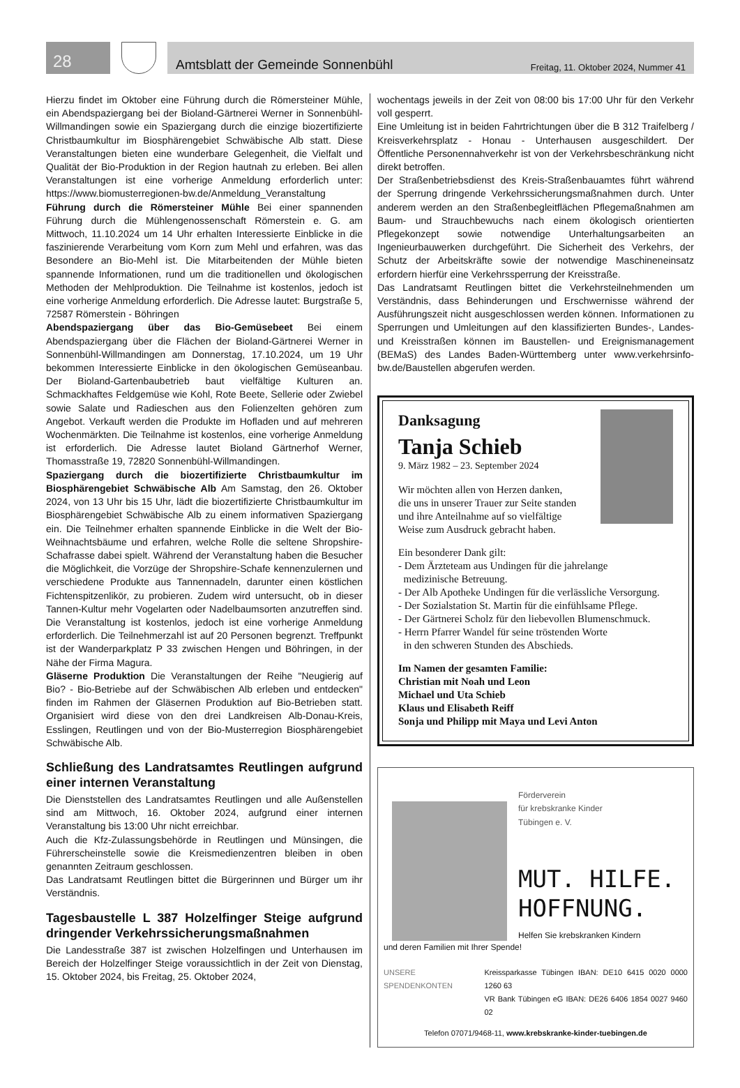28
Amtsblatt der Gemeinde Sonnenbühl Freitag, 11. Oktober 2024, Nummer 41
Hierzu findet im Oktober eine Führung durch die Römersteiner Mühle, ein Abendspaziergang bei der Bioland-Gärtnerei Werner in Sonnenbühl-Willmandingen sowie ein Spaziergang durch die einzige biozertifizierte Christbaumkultur im Biosphärengebiet Schwäbische Alb statt. Diese Veranstaltungen bieten eine wunderbare Gelegenheit, die Vielfalt und Qualität der Bio-Produktion in der Region hautnah zu erleben. Bei allen Veranstaltungen ist eine vorherige Anmeldung erforderlich unter: https://www.biomusterregionen-bw.de/Anmeldung_Veranstaltung
Führung durch die Römersteiner Mühle Bei einer spannenden Führung durch die Mühlengenossenschaft Römerstein e. G. am Mittwoch, 11.10.2024 um 14 Uhr erhalten Interessierte Einblicke in die faszinierende Verarbeitung vom Korn zum Mehl und erfahren, was das Besondere an Bio-Mehl ist. Die Mitarbeitenden der Mühle bieten spannende Informationen, rund um die traditionellen und ökologischen Methoden der Mehlproduktion. Die Teilnahme ist kostenlos, jedoch ist eine vorherige Anmeldung erforderlich. Die Adresse lautet: Burgstraße 5, 72587 Römerstein - Böhringen
Abendspaziergang über das Bio-Gemüsebeet Bei einem Abendspaziergang über die Flächen der Bioland-Gärtnerei Werner in Sonnenbühl-Willmandingen am Donnerstag, 17.10.2024, um 19 Uhr bekommen Interessierte Einblicke in den ökologischen Gemüseanbau. Der Bioland-Gartenbaubetrieb baut vielfältige Kulturen an. Schmackhaftes Feldgemüse wie Kohl, Rote Beete, Sellerie oder Zwiebel sowie Salate und Radieschen aus den Folienzelten gehören zum Angebot. Verkauft werden die Produkte im Hofladen und auf mehreren Wochenmärkten. Die Teilnahme ist kostenlos, eine vorherige Anmeldung ist erforderlich. Die Adresse lautet Bioland Gärtnerhof Werner, Thomasstraße 19, 72820 Sonnenbühl-Willmandingen.
Spaziergang durch die biozertifizierte Christbaumkultur im Biosphärengebiet Schwäbische Alb Am Samstag, den 26. Oktober 2024, von 13 Uhr bis 15 Uhr, lädt die biozertifizierte Christbaumkultur im Biosphärengebiet Schwäbische Alb zu einem informativen Spaziergang ein. Die Teilnehmer erhalten spannende Einblicke in die Welt der Bio-Weihnachtsbäume und erfahren, welche Rolle die seltene Shropshire-Schafrasse dabei spielt. Während der Veranstaltung haben die Besucher die Möglichkeit, die Vorzüge der Shropshire-Schafe kennenzulernen und verschiedene Produkte aus Tannennadeln, darunter einen köstlichen Fichtenspitzenlikör, zu probieren. Zudem wird untersucht, ob in dieser Tannen-Kultur mehr Vogelarten oder Nadelbaumsorten anzutreffen sind. Die Veranstaltung ist kostenlos, jedoch ist eine vorherige Anmeldung erforderlich. Die Teilnehmerzahl ist auf 20 Personen begrenzt. Treffpunkt ist der Wanderparkplatz P 33 zwischen Hengen und Böhringen, in der Nähe der Firma Magura.
Gläserne Produktion Die Veranstaltungen der Reihe "Neugierig auf Bio? - Bio-Betriebe auf der Schwäbischen Alb erleben und entdecken" finden im Rahmen der Gläsernen Produktion auf Bio-Betrieben statt. Organisiert wird diese von den drei Landkreisen Alb-Donau-Kreis, Esslingen, Reutlingen und von der Bio-Musterregion Biosphärengebiet Schwäbische Alb.
Schließung des Landratsamtes Reutlingen aufgrund einer internen Veranstaltung
Die Dienststellen des Landratsamtes Reutlingen und alle Außenstellen sind am Mittwoch, 16. Oktober 2024, aufgrund einer internen Veranstaltung bis 13:00 Uhr nicht erreichbar.
Auch die Kfz-Zulassungsbehörde in Reutlingen und Münsingen, die Führerscheinstelle sowie die Kreismedienzentren bleiben in oben genannten Zeitraum geschlossen.
Das Landratsamt Reutlingen bittet die Bürgerinnen und Bürger um ihr Verständnis.
Tagesbaustelle L 387 Holzelfinger Steige aufgrund dringender Verkehrssicherungsmaßnahmen
Die Landesstraße 387 ist zwischen Holzelfingen und Unterhausen im Bereich der Holzelfinger Steige voraussichtlich in der Zeit von Dienstag, 15. Oktober 2024, bis Freitag, 25. Oktober 2024,
wochentags jeweils in der Zeit von 08:00 bis 17:00 Uhr für den Verkehr voll gesperrt.
Eine Umleitung ist in beiden Fahrtrichtungen über die B 312 Traifelberg / Kreisverkehrsplatz - Honau - Unterhausen ausgeschildert. Der Öffentliche Personennahverkehr ist von der Verkehrsbeschränkung nicht direkt betroffen.
Der Straßenbetriebsdienst des Kreis-Straßenbauamtes führt während der Sperrung dringende Verkehrssicherungsmaßnahmen durch. Unter anderem werden an den Straßenbegleitflächen Pflegemaßnahmen am Baum- und Strauchbewuchs nach einem ökologisch orientierten Pflegekonzept sowie notwendige Unterhaltungsarbeiten an Ingenieurbauwerken durchgeführt. Die Sicherheit des Verkehrs, der Schutz der Arbeitskräfte sowie der notwendige Maschineneinsatz erfordern hierfür eine Verkehrssperrung der Kreisstraße.
Das Landratsamt Reutlingen bittet die Verkehrsteilnehmenden um Verständnis, dass Behinderungen und Erschwernisse während der Ausführungszeit nicht ausgeschlossen werden können. Informationen zu Sperrungen und Umleitungen auf den klassifizierten Bundes-, Landes- und Kreisstraßen können im Baustellen- und Ereignismanagement (BEMaS) des Landes Baden-Württemberg unter www.verkehrsinfo-bw.de/Baustellen abgerufen werden.
Danksagung
Tanja Schieb
9. März 1982 – 23. September 2024
Wir möchten allen von Herzen danken,
die uns in unserer Trauer zur Seite standen
und ihre Anteilnahme auf so vielfältige
Weise zum Ausdruck gebracht haben.
Ein besonderer Dank gilt:
- Dem Ärzteteam aus Undingen für die jahrelange
medizinische Betreuung.
- Der Alb Apotheke Undingen für die verlässliche Versorgung.
- Der Sozialstation St. Martin für die einfühlsame Pflege.
- Der Gärtnerei Scholz für den liebevollen Blumenschmuck.
- Herrn Pfarrer Wandel für seine tröstenden Worte
in den schweren Stunden des Abschieds.
Im Namen der gesamten Familie:
Christian mit Noah und Leon
Michael und Uta Schieb
Klaus und Elisabeth Reiff
Sonja und Philipp mit Maya und Levi Anton
Förderverein
für krebskranke Kinder
Tübingen e. V.
MUT. HILFE.
HOFFNUNG.
Helfen Sie krebskranken Kindern
und deren Familien mit Ihrer Spende!
UNSERE SPENDENKONTEN Kreissparkasse Tübingen IBAN: DE10 6415 0020 0000 1260 63
VR Bank Tübingen eG IBAN: DE26 6406 1854 0027 9460 02
Telefon 07071/9468-11, www.krebskranke-kinder-tuebingen.de